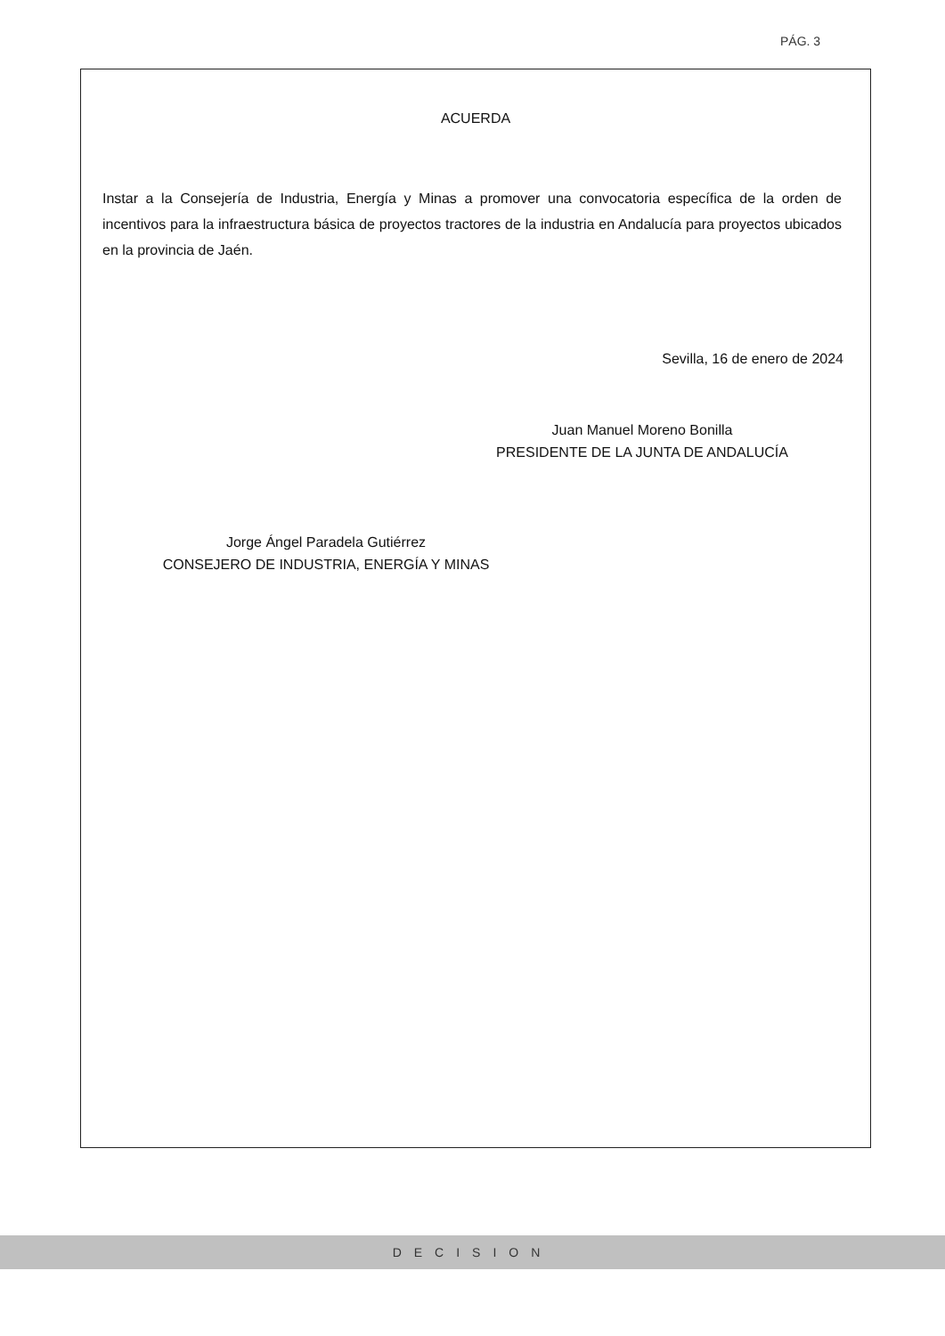PÁG. 3
ACUERDA
Instar a la Consejería de Industria, Energía y Minas a promover una convocatoria específica de la orden de incentivos para la infraestructura básica de proyectos tractores de la industria en Andalucía para proyectos ubicados en la provincia de Jaén.
Sevilla, 16 de enero de 2024
Juan Manuel Moreno Bonilla
PRESIDENTE DE LA JUNTA DE ANDALUCÍA
Jorge Ángel Paradela Gutiérrez
CONSEJERO DE INDUSTRIA, ENERGÍA Y MINAS
DECISION